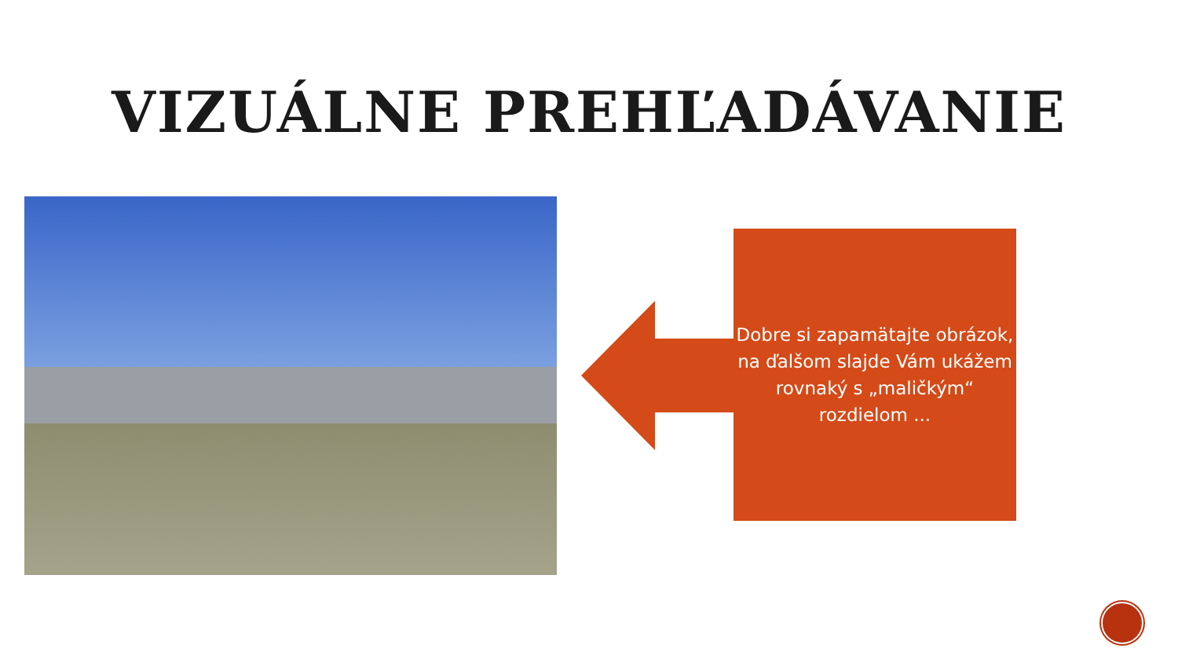VIZUÁLNE PREHĽADÁVANIE
Dobre si zapamätajte obrázok, na ďalšom slajde Vám ukážem rovnaký s „maličkým“ rozdielom ...